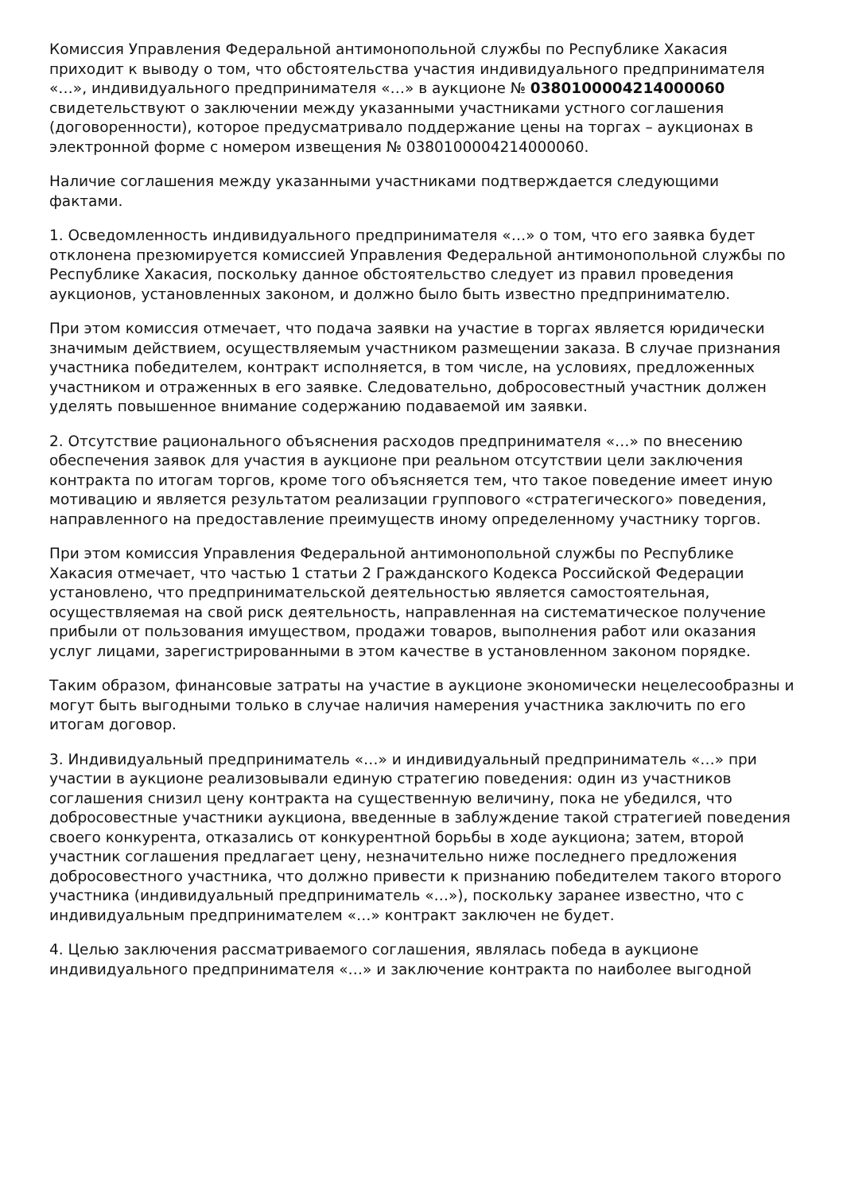Комиссия Управления Федеральной антимонопольной службы по Республике Хакасия приходит к выводу о том, что обстоятельства участия индивидуального предпринимателя «…», индивидуального предпринимателя «…» в аукционе № 0380100004214000060 свидетельствуют о заключении между указанными участниками устного соглашения (договоренности), которое предусматривало поддержание цены на торгах – аукционах в электронной форме с номером извещения № 0380100004214000060.
Наличие соглашения между указанными участниками подтверждается следующими фактами.
1. Осведомленность индивидуального предпринимателя «…» о том, что его заявка будет отклонена презюмируется комиссией Управления Федеральной антимонопольной службы по Республике Хакасия, поскольку данное обстоятельство следует из правил проведения аукционов, установленных законом, и должно было быть известно предпринимателю.
При этом комиссия отмечает, что подача заявки на участие в торгах является юридически значимым действием, осуществляемым участником размещении заказа. В случае признания участника победителем, контракт исполняется, в том числе, на условиях, предложенных участником и отраженных в его заявке. Следовательно, добросовестный участник должен уделять повышенное внимание содержанию подаваемой им заявки.
2. Отсутствие рационального объяснения расходов предпринимателя «…» по внесению обеспечения заявок для участия в аукционе при реальном отсутствии цели заключения контракта по итогам торгов, кроме того объясняется тем, что такое поведение имеет иную мотивацию и является результатом реализации группового «стратегического» поведения, направленного на предоставление преимуществ иному определенному участнику торгов.
При этом комиссия Управления Федеральной антимонопольной службы по Республике Хакасия отмечает, что частью 1 статьи 2 Гражданского Кодекса Российской Федерации установлено, что предпринимательской деятельностью является самостоятельная, осуществляемая на свой риск деятельность, направленная на систематическое получение прибыли от пользования имуществом, продажи товаров, выполнения работ или оказания услуг лицами, зарегистрированными в этом качестве в установленном законом порядке.
Таким образом, финансовые затраты на участие в аукционе экономически нецелесообразны и могут быть выгодными только в случае наличия намерения участника заключить по его итогам договор.
3. Индивидуальный предприниматель «…» и индивидуальный предприниматель «…» при участии в аукционе реализовывали единую стратегию поведения: один из участников соглашения снизил цену контракта на существенную величину, пока не убедился, что добросовестные участники аукциона, введенные в заблуждение такой стратегией поведения своего конкурента, отказались от конкурентной борьбы в ходе аукциона; затем, второй участник соглашения предлагает цену, незначительно ниже последнего предложения добросовестного участника, что должно привести к признанию победителем такого второго участника (индивидуальный предприниматель «…»), поскольку заранее известно, что с индивидуальным предпринимателем «…» контракт заключен не будет.
4. Целью заключения рассматриваемого соглашения, являлась победа в аукционе индивидуального предпринимателя «…» и заключение контракта по наиболее выгодной